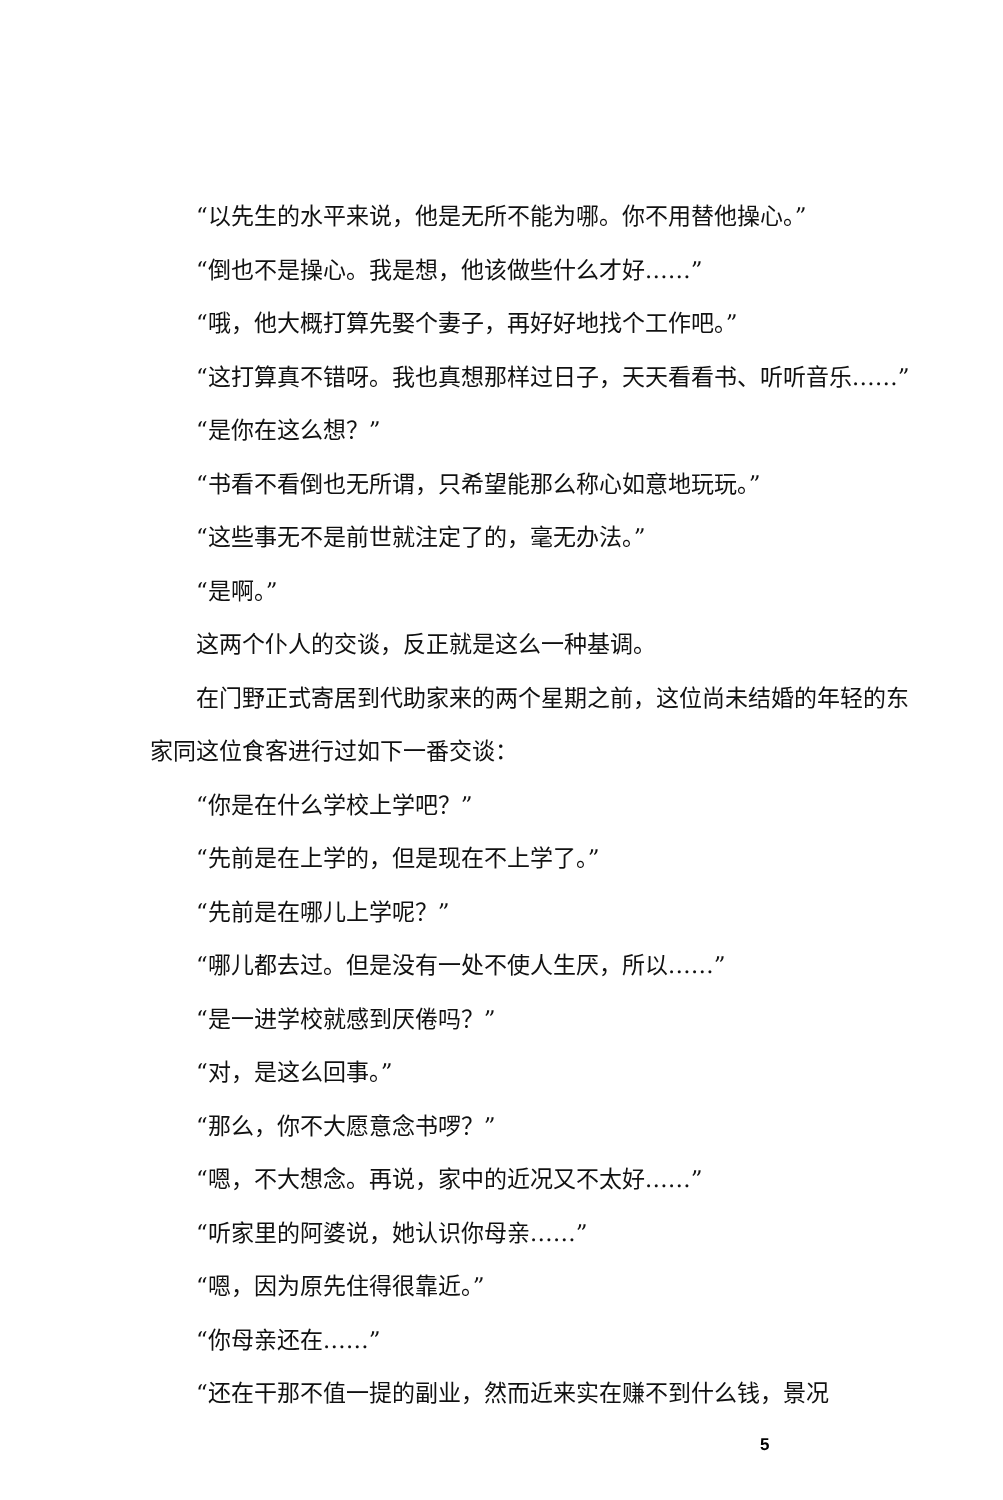“以先生的水平来说，他是无所不能为哪。你不用替他操心。”
“倒也不是操心。我是想，他该做些什么才好……”
“哦，他大概打算先娶个妻子，再好好地找个工作吧。”
“这打算真不错呀。我也真想那样过日子，天天看看书、听听音乐……”
“是你在这么想？”
“书看不看倒也无所谓，只希望能那么称心如意地玩玩。”
“这些事无不是前世就注定了的，毫无办法。”
“是啊。”
这两个仆人的交谈，反正就是这么一种基调。
在门野正式寄居到代助家来的两个星期之前，这位尚未结婚的年轻的东家同这位食客进行过如下一番交谈：
“你是在什么学校上学吧？”
“先前是在上学的，但是现在不上学了。”
“先前是在哪儿上学呢？”
“哪儿都去过。但是没有一处不使人生厌，所以……”
“是一进学校就感到厌倦吗？”
“对，是这么回事。”
“那么，你不大愿意念书啰？”
“嗯，不大想念。再说，家中的近况又不太好……”
“听家里的阿婆说，她认识你母亲……”
“嗯，因为原先住得很靠近。”
“你母亲还在……”
“还在干那不值一提的副业，然而近来实在赚不到什么钱，景况
5